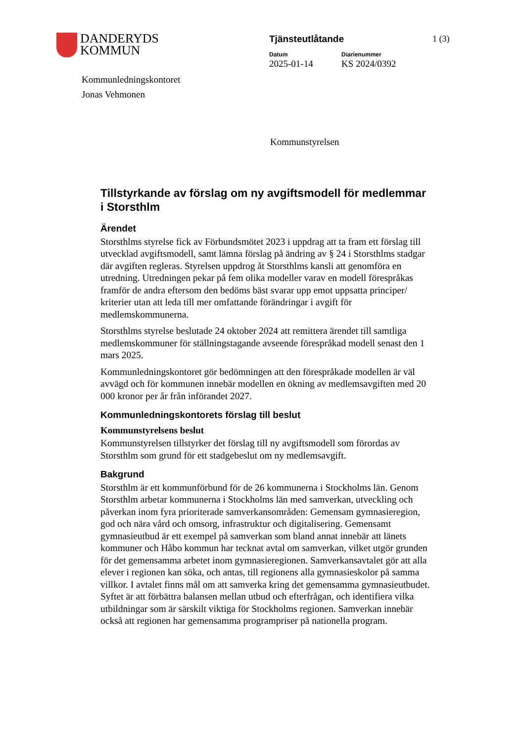DANDERYDS
KOMMUN
Tjänsteutlåtande
Datum
2025-01-14
Diarienummer
KS 2024/0392
1 (3)
Kommunledningskontoret
Jonas Vehmonen
Kommunstyrelsen
Tillstyrkande av förslag om ny avgiftsmodell för medlemmar i Storsthlm
Ärendet
Storsthlms styrelse fick av Förbundsmötet 2023 i uppdrag att ta fram ett förslag till utvecklad avgiftsmodell, samt lämna förslag på ändring av § 24 i Storsthlms stadgar där avgiften regleras. Styrelsen uppdrog åt Storsthlms kansli att genomföra en utredning. Utredningen pekar på fem olika modeller varav en modell förespråkas framför de andra eftersom den bedöms bäst svarar upp emot uppsatta principer/ kriterier utan att leda till mer omfattande förändringar i avgift för medlemskommunerna.
Storsthlms styrelse beslutade 24 oktober 2024 att remittera ärendet till samtliga medlemskommuner för ställningstagande avseende förespråkad modell senast den 1 mars 2025.
Kommunledningskontoret gör bedömningen att den förespråkade modellen är väl avvägd och för kommunen innebär modellen en ökning av medlemsavgiften med 20 000 kronor per år från införandet 2027.
Kommunledningskontorets förslag till beslut
Kommunstyrelsens beslut
Kommunstyrelsen tillstyrker det förslag till ny avgiftsmodell som förordas av Storsthlm som grund för ett stadgebeslut om ny medlemsavgift.
Bakgrund
Storsthlm är ett kommunförbund för de 26 kommunerna i Stockholms län. Genom Storsthlm arbetar kommunerna i Stockholms län med samverkan, utveckling och påverkan inom fyra prioriterade samverkansområden: Gemensam gymnasieregion, god och nära vård och omsorg, infrastruktur och digitalisering. Gemensamt gymnasieutbud är ett exempel på samverkan som bland annat innebär att länets kommuner och Håbo kommun har tecknat avtal om samverkan, vilket utgör grunden för det gemensamma arbetet inom gymnasieregionen. Samverkansavtalet gör att alla elever i regionen kan söka, och antas, till regionens alla gymnasieskolor på samma villkor. I avtalet finns mål om att samverka kring det gemensamma gymnasieutbudet. Syftet är att förbättra balansen mellan utbud och efterfrågan, och identifiera vilka utbildningar som är särskilt viktiga för Stockholms regionen. Samverkan innebär också att regionen har gemensamma programpriser på nationella program.